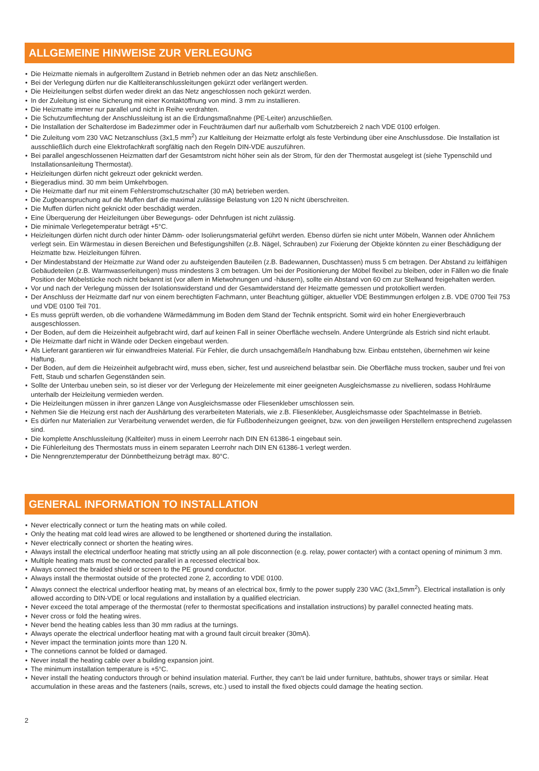ALLGEMEINE HINWEISE ZUR VERLEGUNG
• Die Heizmatte niemals in aufgerolltem Zustand in Betrieb nehmen oder an das Netz anschließen.
• Bei der Verlegung dürfen nur die Kaltleiteranschlussleitungen gekürzt oder verlängert werden.
• Die Heizleitungen selbst dürfen weder direkt an das Netz angeschlossen noch gekürzt werden.
• In der Zuleitung ist eine Sicherung mit einer Kontaktöffnung von mind. 3 mm zu installieren.
• Die Heizmatte immer nur parallel und nicht in Reihe verdrahten.
• Die Schutzumflechtung der Anschlussleitung ist an die Erdungsmaßnahme (PE-Leiter) anzuschließen.
• Die Installation der Schalterdose im Badezimmer oder in Feuchträumen darf nur außerhalb vom Schutzbereich 2 nach VDE 0100 erfolgen.
• Die Zuleitung vom 230 VAC Netzanschluss (3x1,5 mm<sup>2</sup>) zur Kaltleitung der Heizmatte erfolgt als feste Verbindung über eine Anschlussdose. Die Installation ist ausschließlich durch eine Elektrofachkraft sorgfältig nach den Regeln DIN-VDE auszuführen.
• Bei parallel angeschlossenen Heizmatten darf der Gesamtstrom nicht höher sein als der Strom, für den der Thermostat ausgelegt ist (siehe Typenschild und Installationsanleitung Thermostat).
• Heizleitungen dürfen nicht gekreuzt oder geknickt werden.
• Biegeradius mind. 30 mm beim Umkehrbogen.
• Die Heizmatte darf nur mit einem Fehlerstromschutzschalter (30 mA) betrieben werden.
• Die Zugbeanspruchung auf die Muffen darf die maximal zulässige Belastung von 120 N nicht überschreiten.
• Die Muffen dürfen nicht geknickt oder beschädigt werden.
• Eine Überquerung der Heizleitungen über Bewegungs- oder Dehnfugen ist nicht zulässig.
• Die minimale Verlegetemperatur beträgt +5°C.
• Heizleitungen dürfen nicht durch oder hinter Dämm- oder Isolierungsmaterial geführt werden. Ebenso dürfen sie nicht unter Möbeln, Wannen oder Ähnlichem verlegt sein. Ein Wärmestau in diesen Bereichen und Befestigungshilfen (z.B. Nägel, Schrauben) zur Fixierung der Objekte könnten zu einer Beschädigung der Heizmatte bzw. Heizleitungen führen.
• Der Mindestabstand der Heizmatte zur Wand oder zu aufsteigenden Bauteilen (z.B. Badewannen, Duschtassen) muss 5 cm betragen. Der Abstand zu leitfähigen Gebäudeteilen (z.B. Warmwasserleitungen) muss mindestens 3 cm betragen. Um bei der Positionierung der Möbel flexibel zu bleiben, oder in Fällen wo die finale Position der Möbelstücke noch nicht bekannt ist (vor allem in Mietwohnungen und -häusern), sollte ein Abstand von 60 cm zur Stellwand freigehalten werden.
• Vor und nach der Verlegung müssen der Isolationswiderstand und der Gesamtwiderstand der Heizmatte gemessen und protokolliert werden.
• Der Anschluss der Heizmatte darf nur von einem berechtigten Fachmann, unter Beachtung gültiger, aktueller VDE Bestimmungen erfolgen z.B. VDE 0700 Teil 753 und VDE 0100 Teil 701.
• Es muss geprüft werden, ob die vorhandene Wärmedämmung im Boden dem Stand der Technik entspricht. Somit wird ein hoher Energieverbrauch ausgeschlossen.
• Der Boden, auf dem die Heizeinheit aufgebracht wird, darf auf keinen Fall in seiner Oberfläche wechseln. Andere Untergründe als Estrich sind nicht erlaubt.
• Die Heizmatte darf nicht in Wände oder Decken eingebaut werden.
• Als Lieferant garantieren wir für einwandfreies Material. Für Fehler, die durch unsachgemäße/n Handhabung bzw. Einbau entstehen, übernehmen wir keine Haftung.
• Der Boden, auf dem die Heizeinheit aufgebracht wird, muss eben, sicher, fest und ausreichend belastbar sein. Die Oberfläche muss trocken, sauber und frei von Fett, Staub und scharfen Gegenständen sein.
• Sollte der Unterbau uneben sein, so ist dieser vor der Verlegung der Heizelemente mit einer geeigneten Ausgleichsmasse zu nivellieren, sodass Hohlräume unterhalb der Heizleitung vermieden werden.
• Die Heizleitungen müssen in ihrer ganzen Länge von Ausgleichsmasse oder Fliesenkleber umschlossen sein.
• Nehmen Sie die Heizung erst nach der Aushärtung des verarbeiteten Materials, wie z.B. Fliesenkleber, Ausgleichsmasse oder Spachtelmasse in Betrieb.
• Es dürfen nur Materialien zur Verarbeitung verwendet werden, die für Fußbodenheizungen geeignet, bzw. von den jeweiligen Herstellern entsprechend zugelassen sind.
• Die komplette Anschlussleitung (Kaltleiter) muss in einem Leerrohr nach DIN EN 61386-1 eingebaut sein.
• Die Fühlerleitung des Thermostats muss in einem separaten Leerrohr nach DIN EN 61386-1 verlegt werden.
• Die Nenngrenztemperatur der Dünnbettheizung beträgt max. 80°C.
GENERAL INFORMATION TO INSTALLATION
• Never electrically connect or turn the heating mats on while coiled.
• Only the heating mat cold lead wires are allowed to be lengthened or shortened during the installation.
• Never electrically connect or shorten the heating wires.
• Always install the electrical underfloor heating mat strictly using an all pole disconnection (e.g. relay, power contacter) with a contact opening of minimum 3 mm.
• Multiple heating mats must be connected parallel in a recessed electrical box.
• Always connect the braided shield or screen to the PE ground conductor.
• Always install the thermostat outside of the protected zone 2, according to VDE 0100.
• Always connect the electrical underfloor heating mat, by means of an electrical box, firmly to the power supply 230 VAC (3x1,5mm<sup>2</sup>). Electrical installation is only allowed according to DIN-VDE or local regulations and installation by a qualified electrician.
• Never exceed the total amperage of the thermostat (refer to thermostat specifications and installation instructions) by parallel connected heating mats.
• Never cross or fold the heating wires.
• Never bend the heating cables less than 30 mm radius at the turnings.
• Always operate the electrical underfloor heating mat with a ground fault circuit breaker (30mA).
• Never impact the termination joints more than 120 N.
• The connetions cannot be folded or damaged.
• Never install the heating cable over a building expansion joint.
• The minimum installation temperature is +5°C.
• Never install the heating conductors through or behind insulation material. Further, they can‘t be laid under furniture, bathtubs, shower trays or similar. Heat accumulation in these areas and the fasteners (nails, screws, etc.) used to install the fixed objects could damage the heating section.
2